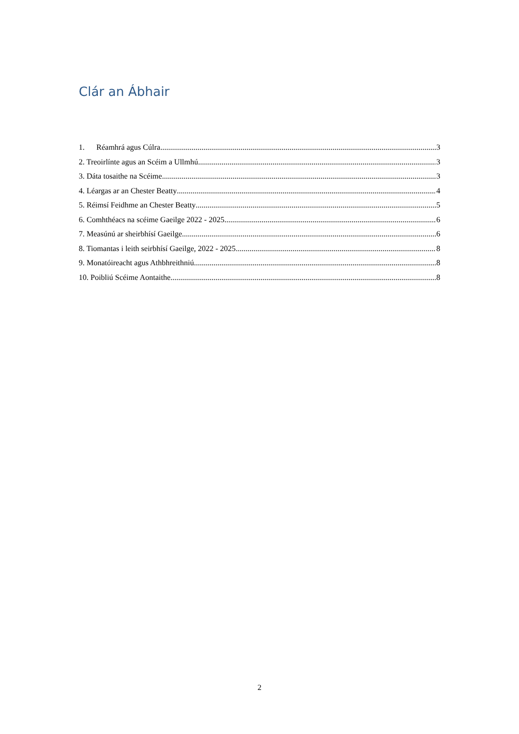Clár an Ábhair
1. Réamhrá agus Cúlra 3
2. Treoirlínte agus an Scéim a Ullmhú 3
3. Dáta tosaithe na Scéime 3
4. Léargas ar an Chester Beatty 4
5. Réimsí Feidhme an Chester Beatty 5
6. Comhthéacs na scéime Gaeilge 2022 - 2025 6
7. Measúnú ar sheirbhísí Gaeilge 6
8. Tiomantas i leith seirbhísí Gaeilge, 2022 - 2025 8
9. Monatóireacht agus Athbhreithniú 8
10. Poibliú Scéime Aontaithe 8
2